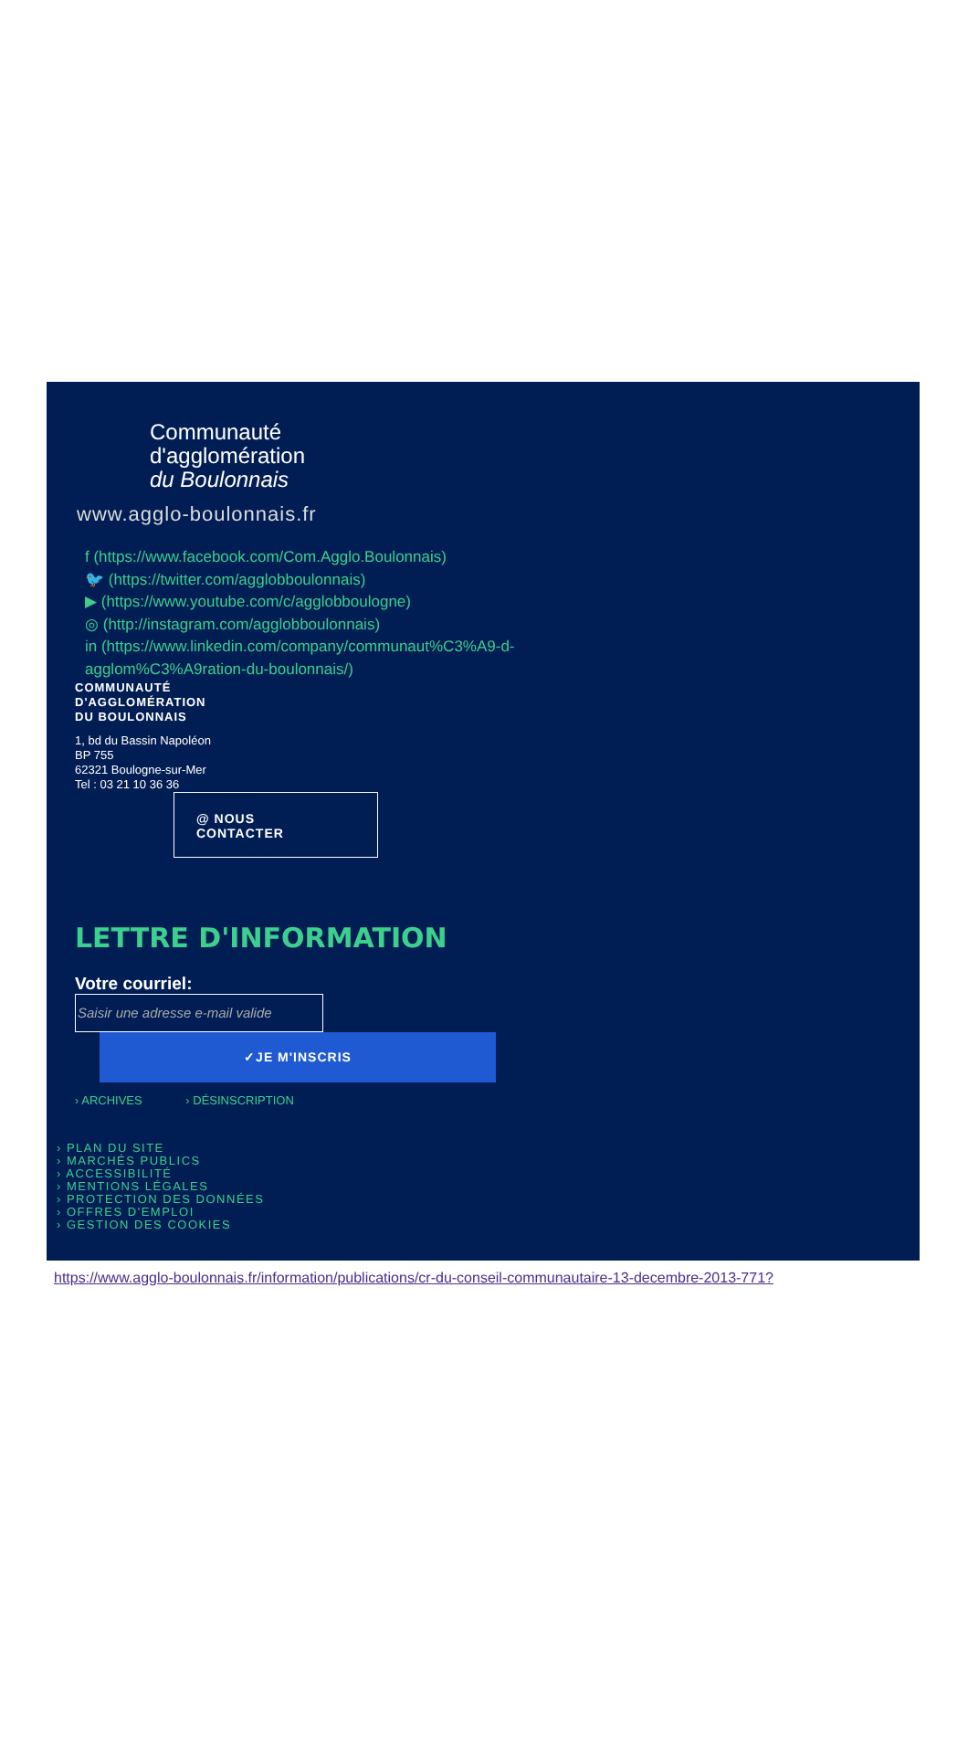Communauté
d'agglomération
du Boulonnais
www.agglo-boulonnais.fr
f (https://www.facebook.com/Com.Agglo.Boulonnais)
🐦 (https://twitter.com/agglobboulonnais)
▶ (https://www.youtube.com/c/agglobboulogne)
◎ (http://instagram.com/agglobboulonnais)
in (https://www.linkedin.com/company/communaut%C3%A9-d-agglom%C3%A9ration-du-boulonnais/)
COMMUNAUTÉ
D'AGGLOMÉRATION
DU BOULONNAIS
1, bd du Bassin Napoléon
BP 755
62321 Boulogne-sur-Mer
Tel : 03 21 10 36 36
@ NOUS
CONTACTER
LETTRE D'INFORMATION
Votre courriel:
Saisir une adresse e-mail valide
✓JE M'INSCRIS
› ARCHIVES › DÉSINSCRIPTION
› PLAN DU SITE
› MARCHÉS PUBLICS
› ACCESSIBILITÉ
› MENTIONS LÉGALES
› PROTECTION DES DONNÉES
› OFFRES D'EMPLOI
› GESTION DES COOKIES
https://www.agglo-boulonnais.fr/information/publications/cr-du-conseil-communautaire-13-decembre-2013-771?